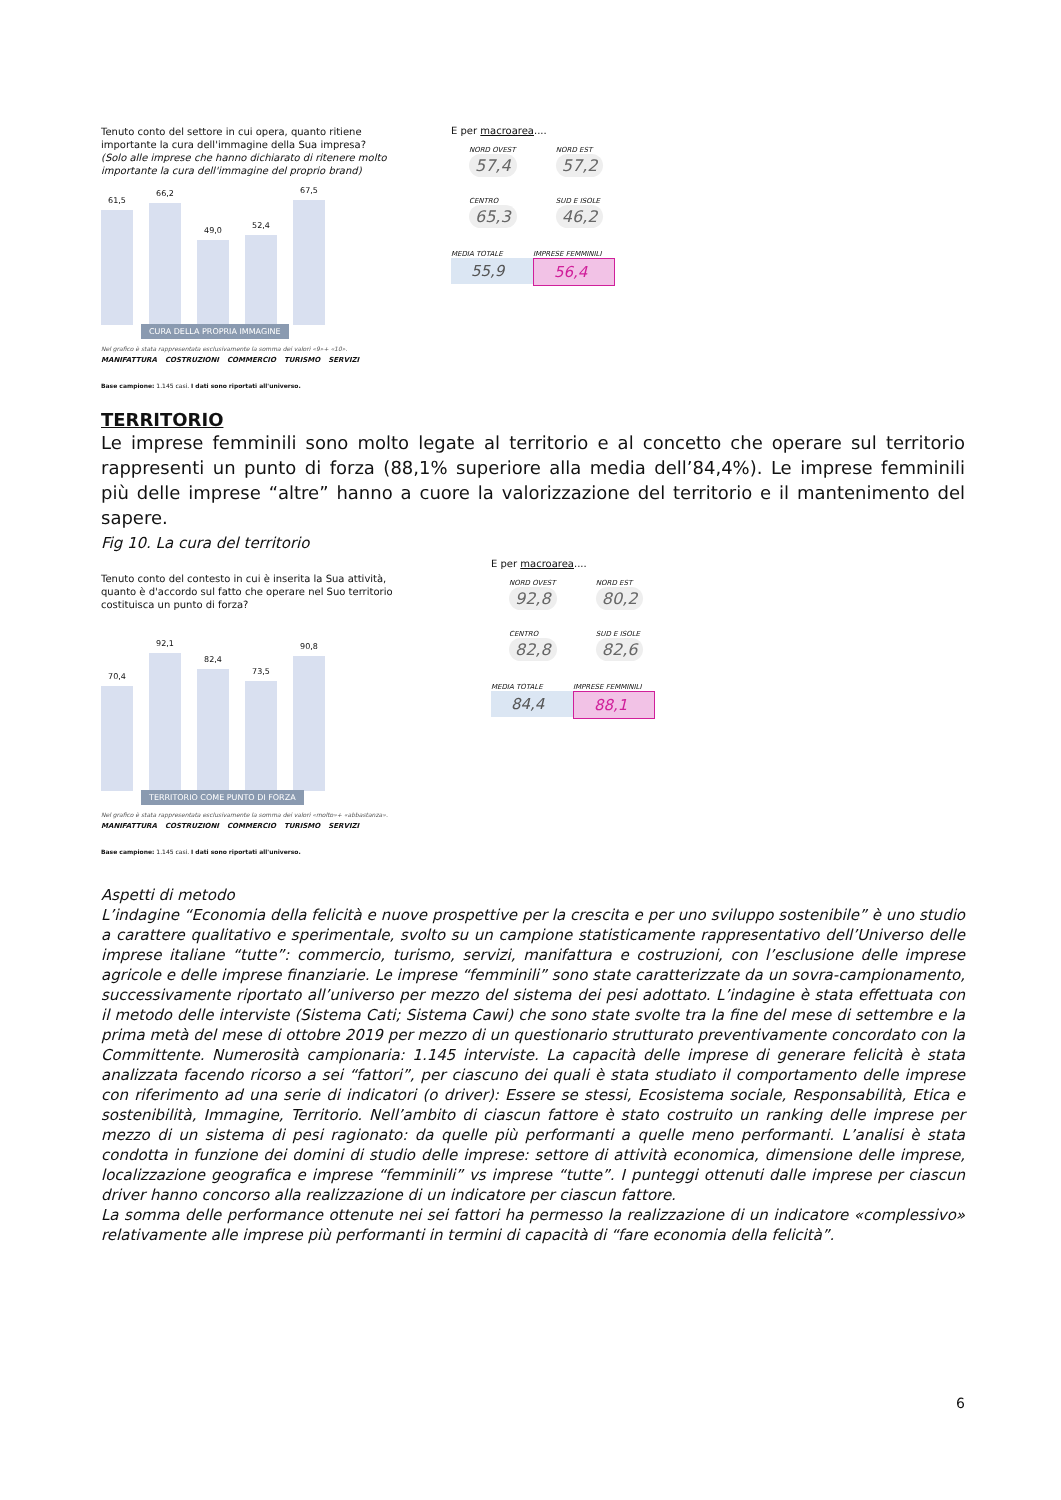Tenuto conto del settore in cui opera, quanto ritiene importante la cura dell'immagine della Sua impresa?
(Solo alle imprese che hanno dichiarato di ritenere molto importante la cura dell'immagine del proprio brand)
61,5
66,2
49,0
52,4
67,5
CURA DELLA PROPRIA IMMAGINE
Nel grafico è stata rappresentata esclusivamente la somma dei valori «9»+ «10».
MANIFATTURA COSTRUZIONI COMMERCIO TURISMO SERVIZI
Base campione: 1.145 casi. I dati sono riportati all'universo.
E per macroarea....
NORD OVEST 57,4 NORD EST 57,2
CENTRO 65,3 SUD E ISOLE 46,2
MEDIA TOTALE
55,9
IMPRESE FEMMINILI
56,4
TERRITORIO
Le imprese femminili sono molto legate al territorio e al concetto che operare sul territorio rappresenti un punto di forza (88,1% superiore alla media dell’84,4%). Le imprese femminili più delle imprese “altre” hanno a cuore la valorizzazione del territorio e il mantenimento del sapere.
Fig 10. La cura del territorio
Tenuto conto del contesto in cui è inserita la Sua attività, quanto è d'accordo sul fatto che operare nel Suo territorio costituisca un punto di forza?
70,4
92,1
82,4
73,5
90,8
TERRITORIO COME PUNTO DI FORZA
Nel grafico è stata rappresentata esclusivamente la somma dei valori «molto»+ «abbastanza».
MANIFATTURA COSTRUZIONI COMMERCIO TURISMO SERVIZI
Base campione: 1.145 casi. I dati sono riportati all'universo.
E per macroarea....
NORD OVEST 92,8 NORD EST 80,2
CENTRO 82,8 SUD E ISOLE 82,6
MEDIA TOTALE
84,4
IMPRESE FEMMINILI
88,1
Aspetti di metodo
L’indagine “Economia della felicità e nuove prospettive per la crescita e per uno sviluppo sostenibile” è uno studio a carattere qualitativo e sperimentale, svolto su un campione statisticamente rappresentativo dell’Universo delle imprese italiane “tutte”: commercio, turismo, servizi, manifattura e costruzioni, con l’esclusione delle imprese agricole e delle imprese finanziarie. Le imprese “femminili” sono state caratterizzate da un sovra-campionamento, successivamente riportato all’universo per mezzo del sistema dei pesi adottato. L’indagine è stata effettuata con il metodo delle interviste (Sistema Cati; Sistema Cawi) che sono state svolte tra la fine del mese di settembre e la prima metà del mese di ottobre 2019 per mezzo di un questionario strutturato preventivamente concordato con la Committente. Numerosità campionaria: 1.145 interviste. La capacità delle imprese di generare felicità è stata analizzata facendo ricorso a sei “fattori”, per ciascuno dei quali è stata studiato il comportamento delle imprese con riferimento ad una serie di indicatori (o driver): Essere se stessi, Ecosistema sociale, Responsabilità, Etica e sostenibilità, Immagine, Territorio. Nell’ambito di ciascun fattore è stato costruito un ranking delle imprese per mezzo di un sistema di pesi ragionato: da quelle più performanti a quelle meno performanti. L’analisi è stata condotta in funzione dei domini di studio delle imprese: settore di attività economica, dimensione delle imprese, localizzazione geografica e imprese “femminili” vs imprese “tutte”. I punteggi ottenuti dalle imprese per ciascun driver hanno concorso alla realizzazione di un indicatore per ciascun fattore.
La somma delle performance ottenute nei sei fattori ha permesso la realizzazione di un indicatore «complessivo» relativamente alle imprese più performanti in termini di capacità di “fare economia della felicità”.
6